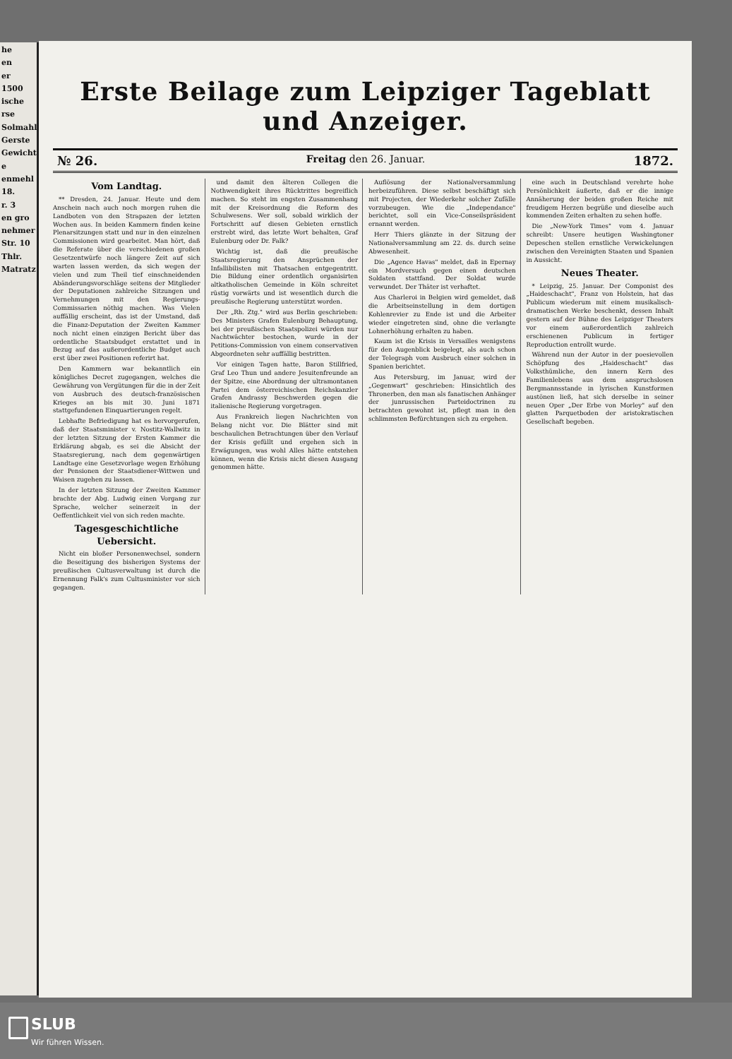he
en
er
1500
ische
rse
Solmahl
Gerste
Gewicht
e
enmehl
18.
r. 3
en gro
nehmer
Str. 10
Thlr.
Matratz
Erste Beilage zum Leipziger Tageblatt und Anzeiger.
№ 26. Freitag den 26. Januar. 1872.
Vom Landtag.
** Dresden, 24. Januar. Heute und dem Anschein nach auch noch morgen ruhen die Landboten von den Strapazen der letzten Wochen aus. In beiden Kammern finden keine Plenarsitzungen statt und nur in den einzelnen Commissionen wird gearbeitet. Man hört, daß die Referate über die verschiedenen großen Gesetzentwürfe noch längere Zeit auf sich warten lassen werden, da sich wegen der vielen und zum Theil tief einschneidenden Abänderungsvorschläge seitens der Mitglieder der Deputationen zahlreiche Sitzungen und Vernehmungen mit den Regierungs-Commissarien nöthig machen. Was Vielen auffällig erscheint, das ist der Umstand, daß die Finanz-Deputation der Zweiten Kammer noch nicht einen einzigen Bericht über das ordentliche Staatsbudget erstattet und in Bezug auf das außerordentliche Budget auch erst über zwei Positionen referirt hat.
Den Kammern war bekanntlich ein königliches Decret zugegangen, welches die Gewährung von Vergütungen für die in der Zeit von Ausbruch des deutsch-französischen Krieges an bis mit 30. Juni 1871 stattgefundenen Einquartierungen regelt.
Lebhafte Befriedigung hat es hervorgerufen, daß der Staatsminister v. Nostitz-Wallwitz in der letzten Sitzung der Ersten Kammer die Erklärung abgab, es sei die Absicht der Staatsregierung, nach dem gegenwärtigen Landtage eine Gesetzvorlage wegen Erhöhung der Pensionen der Staatsdiener-Wittwen und Waisen zugehen zu lassen.
In der letzten Sitzung der Zweiten Kammer brachte der Abg. Ludwig einen Vorgang zur Sprache, welcher seinerzeit in der Oeffentlichkeit viel von sich reden machte.
Tagesgeschichtliche Uebersicht.
Nicht ein bloßer Personenwechsel, sondern die Beseitigung des bisherigen Systems der preußischen Cultusverwaltung ist durch die Ernennung Falk's zum Cultusminister vor sich gegangen.
und damit den älteren Collegen die Nothwendigkeit ihres Rücktrittes begreiflich machen. So steht im engsten Zusammenhang mit der Kreisordnung die Reform des Schulwesens. Wer soll, sobald wirklich der Fortschritt auf diesen Gebieten ernstlich erstrebt wird, das letzte Wort behalten, Graf Eulenburg oder Dr. Falk?
Wichtig ist, daß die preußische Staatsregierung den Ansprüchen der Infallibilisten mit Thatsachen entgegentritt. Die Bildung einer ordentlich organisirten altkatholischen Gemeinde in Köln schreitet rüstig vorwärts und ist wesentlich durch die preußische Regierung unterstützt worden.
Der „Rh. Ztg." wird aus Berlin geschrieben: Des Ministers Grafen Eulenburg Behauptung, bei der preußischen Staatspolizei würden nur Nachtwächter bestochen, wurde in der Petitions-Commission von einem conservativen Abgeordneten sehr auffällig bestritten.
Vor einigen Tagen hatte, Baron Stillfried, Graf Leo Thun und andere Jesuitenfreunde an der Spitze, eine Abordnung der ultramontanen Partei dem österreichischen Reichskanzler Grafen Andrassy Beschwerden gegen die italienische Regierung vorgetragen.
Aus Frankreich liegen Nachrichten von Belang nicht vor. Die Blätter sind mit beschaulichen Betrachtungen über den Verlauf der Krisis gefüllt und ergehen sich in Erwägungen, was wohl Alles hätte entstehen können, wenn die Krisis nicht diesen Ausgang genommen hätte.
Auflösung der Nationalversammlung herbeizuführen. Diese selbst beschäftigt sich mit Projecten, der Wiederkehr solcher Zufälle vorzubeugen. Wie die „Independance" berichtet, soll ein Vice-Conseilspräsident ernannt werden.
Herr Thiers glänzte in der Sitzung der Nationalversammlung am 22. ds. durch seine Abwesenheit.
Die „Agence Havas" meldet, daß in Epernay ein Mordversuch gegen einen deutschen Soldaten stattfand. Der Soldat wurde verwundet. Der Thäter ist verhaftet.
Aus Charleroi in Belgien wird gemeldet, daß die Arbeitseinstellung in dem dortigen Kohlenrevier zu Ende ist und die Arbeiter wieder eingetreten sind, ohne die verlangte Lohnerhöhung erhalten zu haben.
Kaum ist die Krisis in Versailles wenigstens für den Augenblick beigelegt, als auch schon der Telegraph vom Ausbruch einer solchen in Spanien berichtet.
Aus Petersburg, im Januar, wird der „Gegenwart" geschrieben: Hinsichtlich des Thronerben, den man als fanatischen Anhänger der junrussischen Parteidoctrinen zu betrachten gewohnt ist, pflegt man in den schlimmsten Befürchtungen sich zu ergehen.
eine auch in Deutschland verehrte hohe Persönlichkeit äußerte, daß er die innige Annäherung der beiden großen Reiche mit freudigem Herzen begrüße und dieselbe auch kommenden Zeiten erhalten zu sehen hoffe.
Die „New-York Times" vom 4. Januar schreibt: Unsere heutigen Washingtoner Depeschen stellen ernstliche Verwickelungen zwischen den Vereinigten Staaten und Spanien in Aussicht.
Neues Theater.
* Leipzig, 25. Januar. Der Componist des „Haideschacht", Franz von Holstein, hat das Publicum wiederum mit einem musikalisch-dramatischen Werke beschenkt, dessen Inhalt gestern auf der Bühne des Leipziger Theaters vor einem außerordentlich zahlreich erschienenen Publicum in fertiger Reproduction entrollt wurde.
Während nun der Autor in der poesievollen Schöpfung des „Haideschacht" das Volksthümliche, den innern Kern des Familienlebens aus dem anspruchslosen Bergmannsstande in lyrischen Kunstformen austönen ließ, hat sich derselbe in seiner neuen Oper „Der Erbe von Morley" auf den glatten Parquetboden der aristokratischen Gesellschaft begeben.
SLUB
Wir führen Wissen.